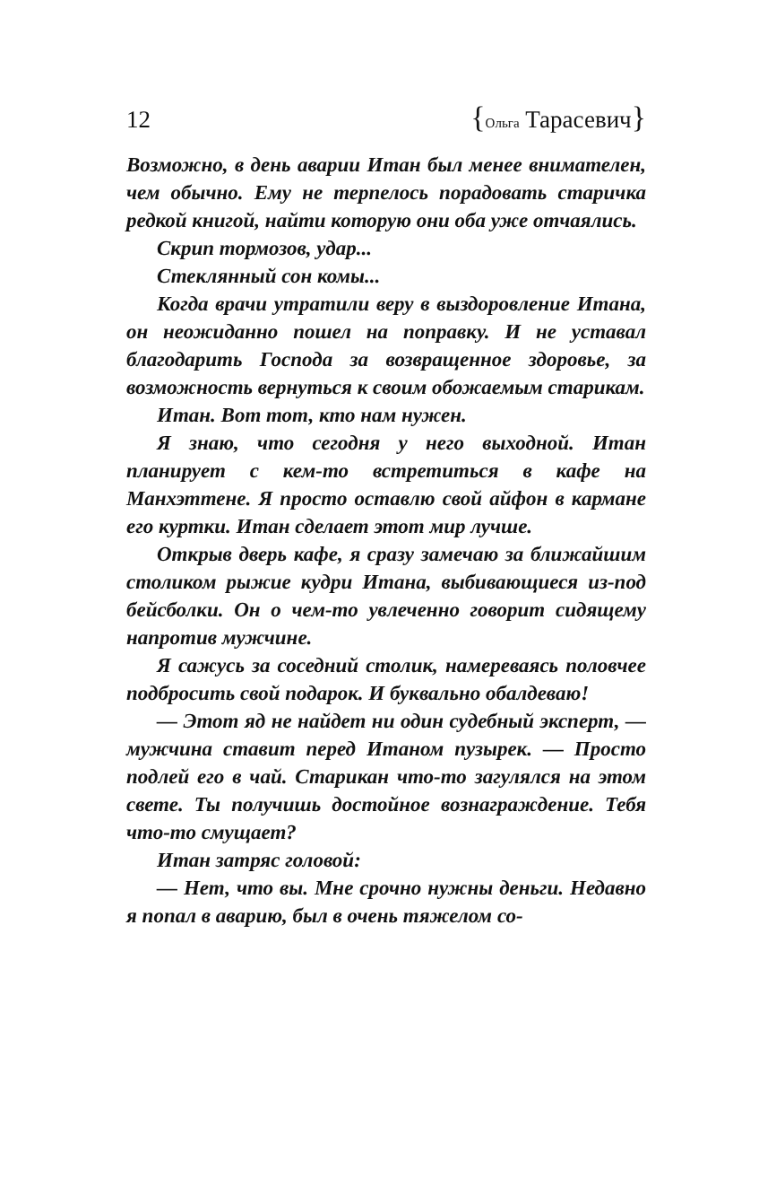12 {Ольга Тарасевич}
Возможно, в день аварии Итан был менее внимателен, чем обычно. Ему не терпелось порадовать старичка редкой книгой, найти которую они оба уже отчаялись.
Скрип тормозов, удар...
Стеклянный сон комы...
Когда врачи утратили веру в выздоровление Итана, он неожиданно пошел на поправку. И не уставал благодарить Господа за возвращенное здоровье, за возможность вернуться к своим обожаемым старикам.
Итан. Вот тот, кто нам нужен.
Я знаю, что сегодня у него выходной. Итан планирует с кем-то встретиться в кафе на Манхэттене. Я просто оставлю свой айфон в кармане его куртки. Итан сделает этот мир лучше.
Открыв дверь кафе, я сразу замечаю за ближайшим столиком рыжие кудри Итана, выбивающиеся из-под бейсболки. Он о чем-то увлеченно говорит сидящему напротив мужчине.
Я сажусь за соседний столик, намереваясь половчее подбросить свой подарок. И буквально обалдеваю!
— Этот яд не найдет ни один судебный эксперт, — мужчина ставит перед Итаном пузырек. — Просто подлей его в чай. Старикан что-то загулялся на этом свете. Ты получишь достойное вознаграждение. Тебя что-то смущает?
Итан затряс головой:
— Нет, что вы. Мне срочно нужны деньги. Недавно я попал в аварию, был в очень тяжелом со-